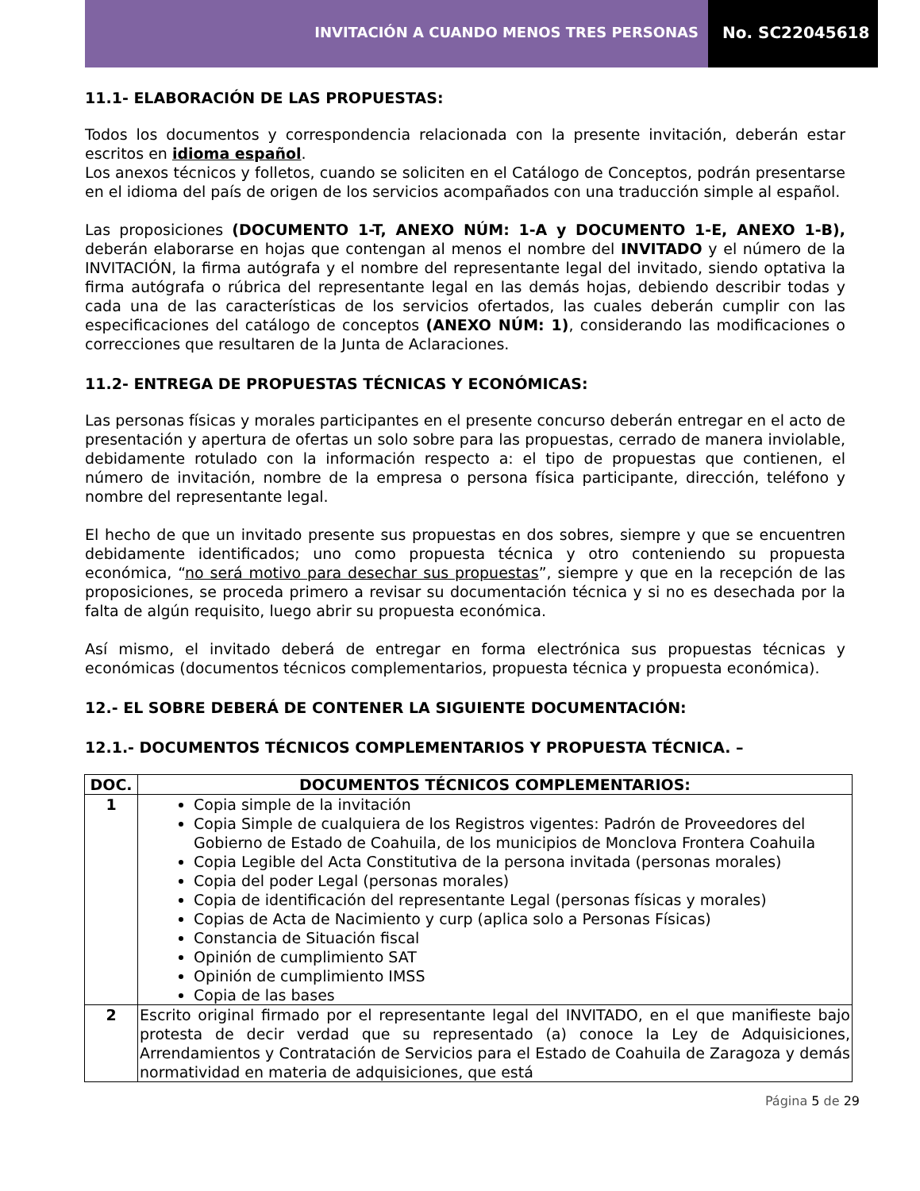INVITACIÓN A CUANDO MENOS TRES PERSONAS
No. SC22045618
11.1- ELABORACIÓN DE LAS PROPUESTAS:
Todos los documentos y correspondencia relacionada con la presente invitación, deberán estar escritos en idioma español.
Los anexos técnicos y folletos, cuando se soliciten en el Catálogo de Conceptos, podrán presentarse en el idioma del país de origen de los servicios acompañados con una traducción simple al español.
Las proposiciones (DOCUMENTO 1-T, ANEXO NÚM: 1-A y DOCUMENTO 1-E, ANEXO 1-B), deberán elaborarse en hojas que contengan al menos el nombre del INVITADO y el número de la INVITACIÓN, la firma autógrafa y el nombre del representante legal del invitado, siendo optativa la firma autógrafa o rúbrica del representante legal en las demás hojas, debiendo describir todas y cada una de las características de los servicios ofertados, las cuales deberán cumplir con las especificaciones del catálogo de conceptos (ANEXO NÚM: 1), considerando las modificaciones o correcciones que resultaren de la Junta de Aclaraciones.
11.2- ENTREGA DE PROPUESTAS TÉCNICAS Y ECONÓMICAS:
Las personas físicas y morales participantes en el presente concurso deberán entregar en el acto de presentación y apertura de ofertas un solo sobre para las propuestas, cerrado de manera inviolable, debidamente rotulado con la información respecto a: el tipo de propuestas que contienen, el número de invitación, nombre de la empresa o persona física participante, dirección, teléfono y nombre del representante legal.
El hecho de que un invitado presente sus propuestas en dos sobres, siempre y que se encuentren debidamente identificados; uno como propuesta técnica y otro conteniendo su propuesta económica, “no será motivo para desechar sus propuestas”, siempre y que en la recepción de las proposiciones, se proceda primero a revisar su documentación técnica y si no es desechada por la falta de algún requisito, luego abrir su propuesta económica.
Así mismo, el invitado deberá de entregar en forma electrónica sus propuestas técnicas y económicas (documentos técnicos complementarios, propuesta técnica y propuesta económica).
12.- EL SOBRE DEBERÁ DE CONTENER LA SIGUIENTE DOCUMENTACIÓN:
12.1.- DOCUMENTOS TÉCNICOS COMPLEMENTARIOS Y PROPUESTA TÉCNICA. –
| DOC. | DOCUMENTOS TÉCNICOS COMPLEMENTARIOS: |
| --- | --- |
| 1 | Copia simple de la invitación Copia Simple de cualquiera de los Registros vigentes: Padrón de Proveedores del Gobierno de Estado de Coahuila, de los municipios de Monclova Frontera Coahuila Copia Legible del Acta Constitutiva de la persona invitada (personas morales) Copia del poder Legal (personas morales) Copia de identificación del representante Legal (personas físicas y morales) Copias de Acta de Nacimiento y curp (aplica solo a Personas Físicas) Constancia de Situación fiscal Opinión de cumplimiento SAT Opinión de cumplimiento IMSS Copia de las bases |
| 2 | Escrito original firmado por el representante legal del INVITADO, en el que manifieste bajo protesta de decir verdad que su representado (a) conoce la Ley de Adquisiciones, Arrendamientos y Contratación de Servicios para el Estado de Coahuila de Zaragoza y demás normatividad en materia de adquisiciones, que está |
Página 5 de 29